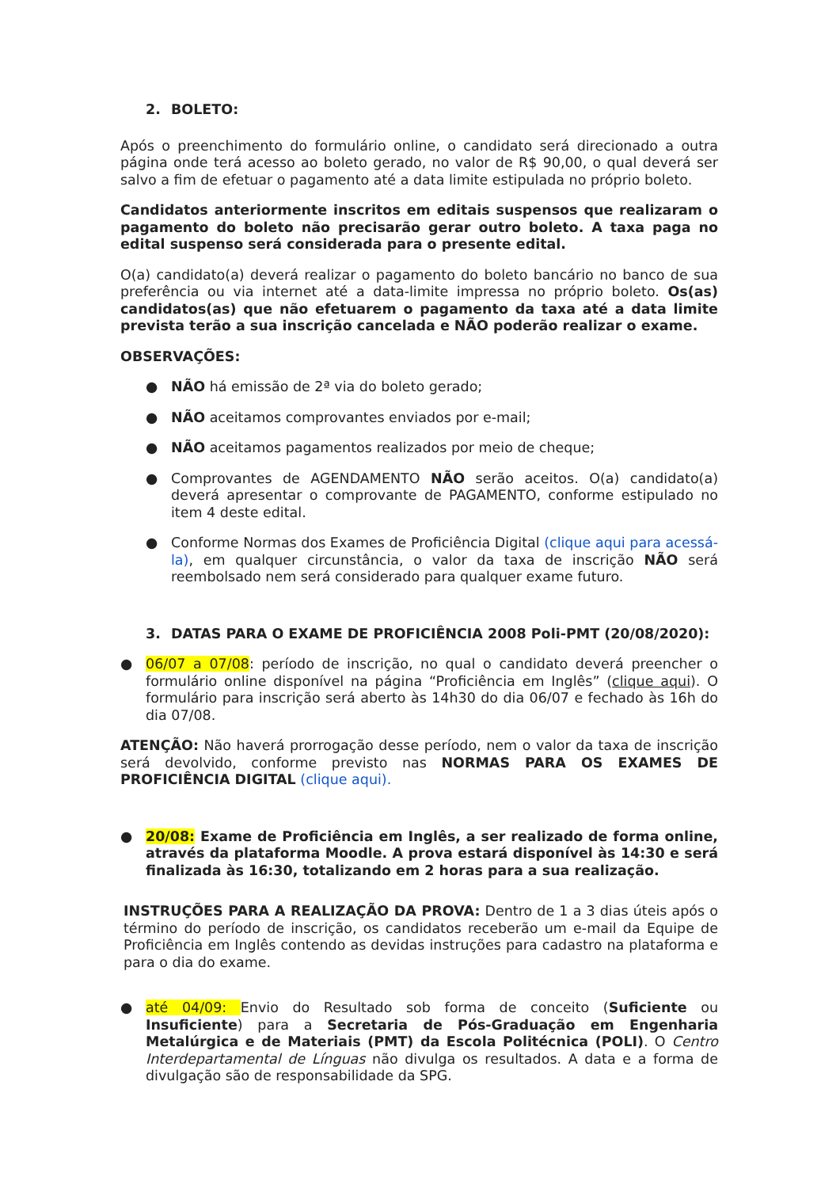2. BOLETO:
Após o preenchimento do formulário online, o candidato será direcionado a outra página onde terá acesso ao boleto gerado, no valor de R$ 90,00, o qual deverá ser salvo a fim de efetuar o pagamento até a data limite estipulada no próprio boleto.
Candidatos anteriormente inscritos em editais suspensos que realizaram o pagamento do boleto não precisarão gerar outro boleto. A taxa paga no edital suspenso será considerada para o presente edital.
O(a) candidato(a) deverá realizar o pagamento do boleto bancário no banco de sua preferência ou via internet até a data-limite impressa no próprio boleto. Os(as) candidatos(as) que não efetuarem o pagamento da taxa até a data limite prevista terão a sua inscrição cancelada e NÃO poderão realizar o exame.
OBSERVAÇÕES:
● NÃO há emissão de 2ª via do boleto gerado;
● NÃO aceitamos comprovantes enviados por e-mail;
● NÃO aceitamos pagamentos realizados por meio de cheque;
● Comprovantes de AGENDAMENTO NÃO serão aceitos. O(a) candidato(a) deverá apresentar o comprovante de PAGAMENTO, conforme estipulado no item 4 deste edital.
● Conforme Normas dos Exames de Proficiência Digital (clique aqui para acessá-la), em qualquer circunstância, o valor da taxa de inscrição NÃO será reembolsado nem será considerado para qualquer exame futuro.
3. DATAS PARA O EXAME DE PROFICIÊNCIA 2008 Poli-PMT (20/08/2020):
● 06/07 a 07/08: período de inscrição, no qual o candidato deverá preencher o formulário online disponível na página “Proficiência em Inglês” (clique aqui). O formulário para inscrição será aberto às 14h30 do dia 06/07 e fechado às 16h do dia 07/08.
ATENÇÃO: Não haverá prorrogação desse período, nem o valor da taxa de inscrição será devolvido, conforme previsto nas NORMAS PARA OS EXAMES DE PROFICIÊNCIA DIGITAL (clique aqui).
● 20/08: Exame de Proficiência em Inglês, a ser realizado de forma online, através da plataforma Moodle. A prova estará disponível às 14:30 e será finalizada às 16:30, totalizando em 2 horas para a sua realização.
INSTRUÇÕES PARA A REALIZAÇÃO DA PROVA: Dentro de 1 a 3 dias úteis após o término do período de inscrição, os candidatos receberão um e-mail da Equipe de Proficiência em Inglês contendo as devidas instruções para cadastro na plataforma e para o dia do exame.
● até 04/09: Envio do Resultado sob forma de conceito (Suficiente ou Insuficiente) para a Secretaria de Pós-Graduação em Engenharia Metalúrgica e de Materiais (PMT) da Escola Politécnica (POLI). O Centro Interdepartamental de Línguas não divulga os resultados. A data e a forma de divulgação são de responsabilidade da SPG.